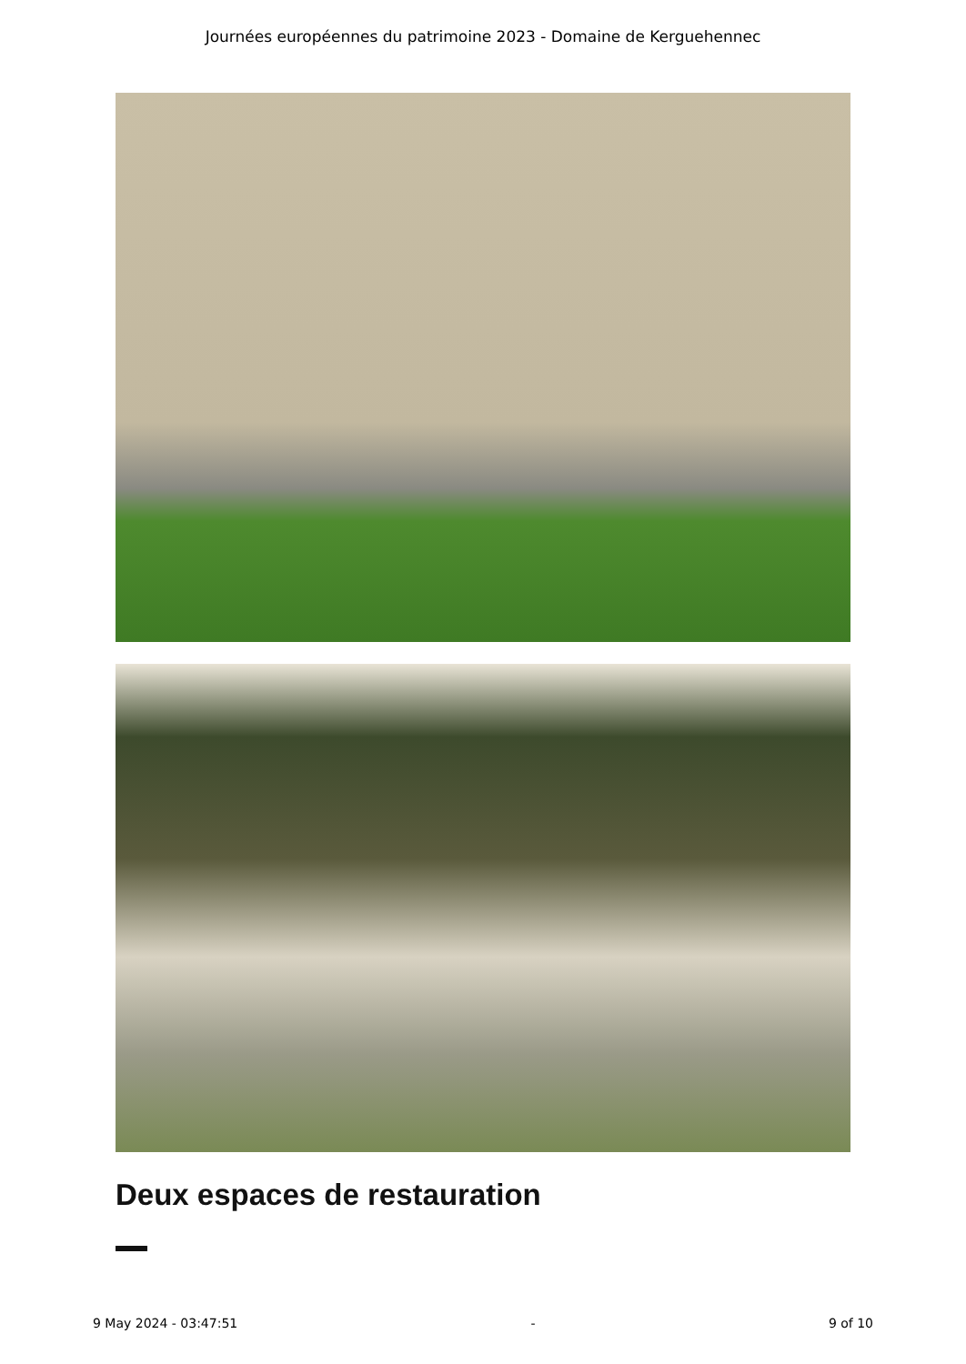Journées européennes du patrimoine 2023 - Domaine de Kerguehennec
Deux espaces de restauration
9 May 2024 - 03:47:51 - 9 of 10